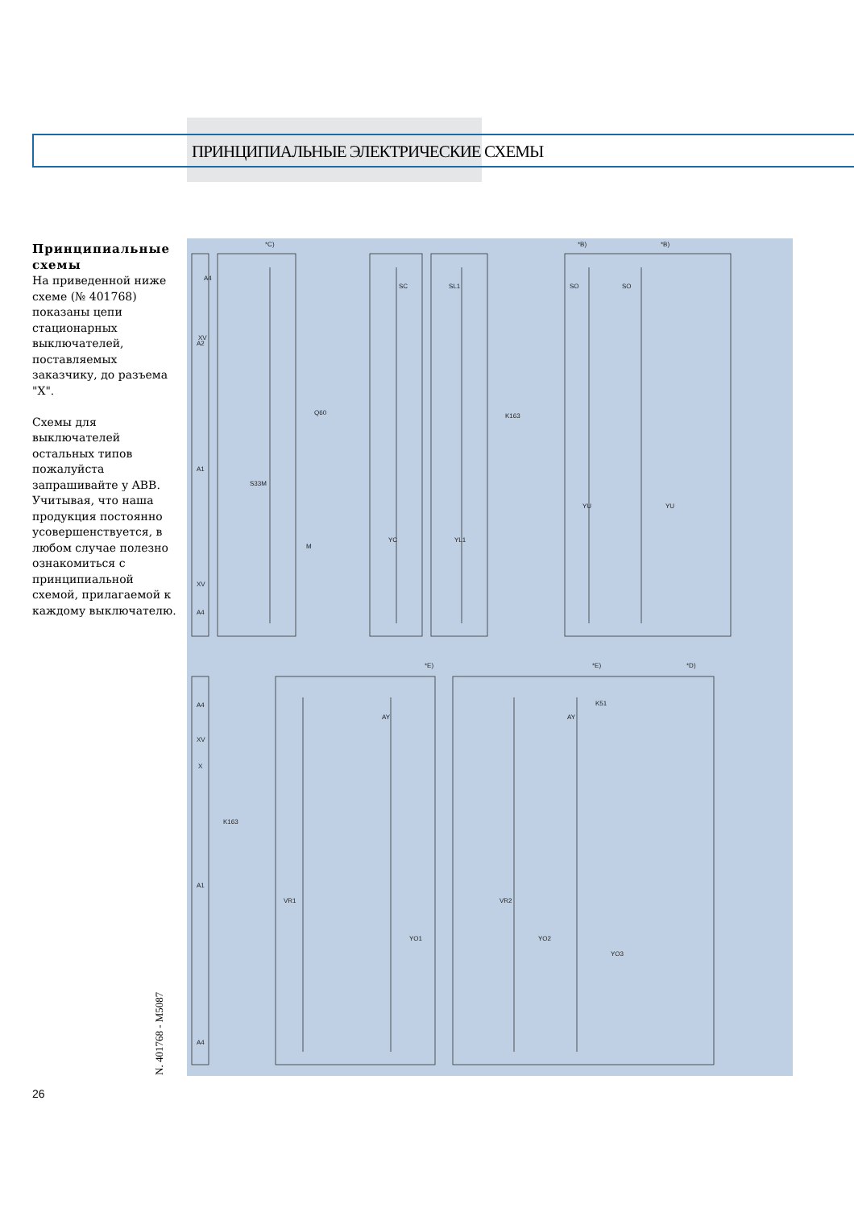ПРИНЦИПИАЛЬНЫЕ ЭЛЕКТРИЧЕСКИЕ СХЕМЫ
Принципиальные схемы
На приведенной ниже схеме (№ 401768) показаны цепи стационарных выключателей, поставляемых заказчику, до разъема "X".
Схемы для выключателей остальных типов пожалуйста запрашивайте у ABB. Учитывая, что наша продукция постоянно усовершенствуется, в любом случае полезно ознакомиться с принципиальной схемой, прилагаемой к каждому выключателю.
*C)
A4
XV
A2
A1
XV
A4
SC
SL1
SO
SO
YC
YL1
YU
YU
M
S33M
K163
Q60
A4
XV
X
A1
A4
K163
VR1
YO1
VR2
YO2
YO3
K51
AY
AY
*E)
*E)
*D)
*B)
*B)
N. 401768 - M5087
26